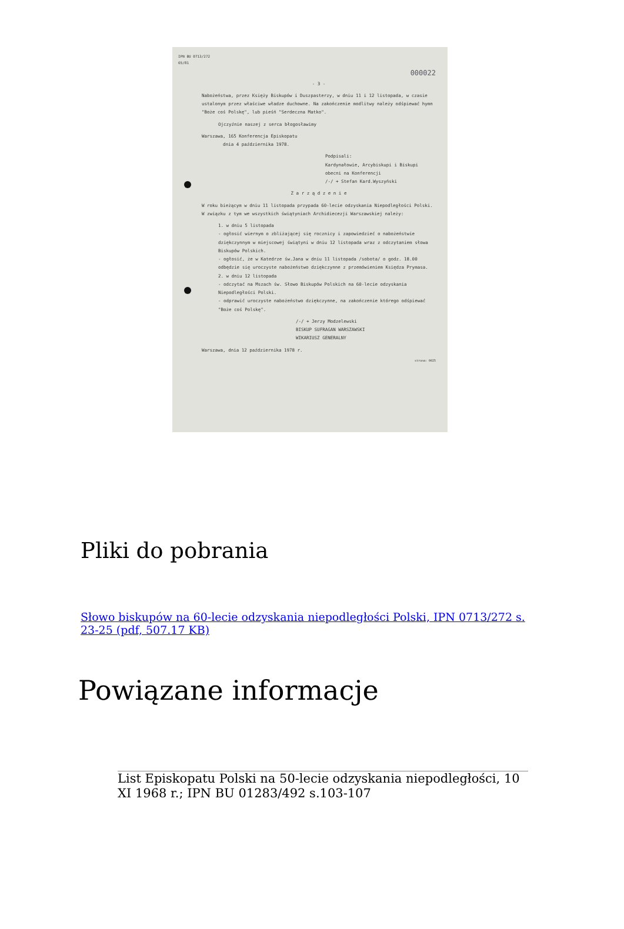IPN BU 0713/272
65/81
000022
- 3 -
Nabożeństwa, przez Księży Biskupów i Duszpasterzy, w dniu 11 i 12 listopada, w czasie ustalonym przez właściwe władze duchowne. Na zakończenie modlitwy należy odśpiewać hymn "Boże coś Polskę", lub pieśń "Serdeczna Matko".
Ojczyźnie naszej z serca błogosławimy
Warszawa, 165 Konferencja Episkopatu
dnia 4 października 1978.
Podpisali:
Kardynałowie, Arcybiskupi i Biskupi obecni na Konferencji
/-/ + Stefan Kard.Wyszyński
Z a r z ą d z e n i e
W roku bieżącym w dniu 11 listopada przypada 60-lecie odzyskania Niepodległości Polski. W związku z tym we wszystkich świątyniach Archidiecezji Warszawskiej należy:
1. w dniu 5 listopada
- ogłosić wiernym o zbliżającej się rocznicy i zapowiedzieć o nabożeństwie dziękczynnym w miejscowej świątyni w dniu 12 listopada wraz z odczytaniem słowa Biskupów Polskich.
- ogłosić, że w Katedrze św.Jana w dniu 11 listopada /sobota/ o godz. 18.00 odbędzie się uroczyste nabożeństwo dziękczynne z przemówieniem Księdza Prymasa.
2. w dniu 12 listopada
- odczytać na Mszach św. Słowo Biskupów Polskich na 60-lecie odzyskania Niepodległości Polski.
- odprawić uroczyste nabożeństwo dziękczynne, na zakończenie którego odśpiewać "Boże coś Polskę".
/-/ + Jerzy Modzelewski
BISKUP SUFRAGAN WARSZAWSKI
WIKARIUSZ GENERALNY
Warszawa, dnia 12 października 1978 r.
strona: 0025
Pliki do pobrania
Słowo biskupów na 60-lecie odzyskania niepodległości Polski, IPN 0713/272 s. 23-25 (pdf, 507.17 KB)
Powiązane informacje
List Episkopatu Polski na 50-lecie odzyskania niepodległości, 10 XI 1968 r.; IPN BU 01283/492 s.103-107